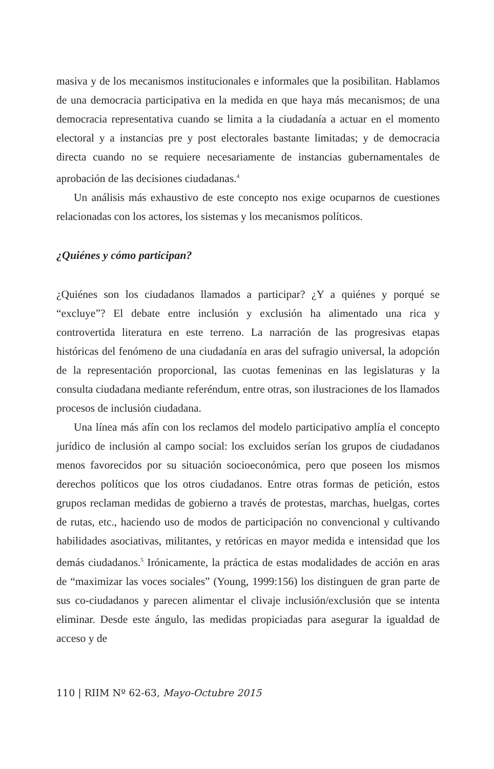masiva y de los mecanismos institucionales e informales que la posibilitan. Hablamos de una democracia participativa en la medida en que haya más mecanismos; de una democracia representativa cuando se limita a la ciudadanía a actuar en el momento electoral y a instancias pre y post electorales bastante limitadas; y de democracia directa cuando no se requiere necesariamente de instancias gubernamentales de aprobación de las decisiones ciudadanas.<sup>4</sup>
Un análisis más exhaustivo de este concepto nos exige ocuparnos de cuestiones relacionadas con los actores, los sistemas y los mecanismos políticos.
¿Quiénes y cómo participan?
¿Quiénes son los ciudadanos llamados a participar? ¿Y a quiénes y porqué se “excluye”? El debate entre inclusión y exclusión ha alimentado una rica y controvertida literatura en este terreno. La narración de las progresivas etapas históricas del fenómeno de una ciudadanía en aras del sufragio universal, la adopción de la representación proporcional, las cuotas femeninas en las legislaturas y la consulta ciudadana mediante referéndum, entre otras, son ilustraciones de los llamados procesos de inclusión ciudadana.
Una línea más afín con los reclamos del modelo participativo amplía el concepto jurídico de inclusión al campo social: los excluidos serían los grupos de ciudadanos menos favorecidos por su situación socioeconómica, pero que poseen los mismos derechos políticos que los otros ciudadanos. Entre otras formas de petición, estos grupos reclaman medidas de gobierno a través de protestas, marchas, huelgas, cortes de rutas, etc., haciendo uso de modos de participación no convencional y cultivando habilidades asociativas, militantes, y retóricas en mayor medida e intensidad que los demás ciudadanos.<sup>5</sup> Irónicamente, la práctica de estas modalidades de acción en aras de “maximizar las voces sociales” (Young, 1999:156) los distinguen de gran parte de sus co-ciudadanos y parecen alimentar el clivaje inclusión/exclusión que se intenta eliminar. Desde este ángulo, las medidas propiciadas para asegurar la igualdad de acceso y de
110 | RIIM Nº 62-63, Mayo-Octubre 2015